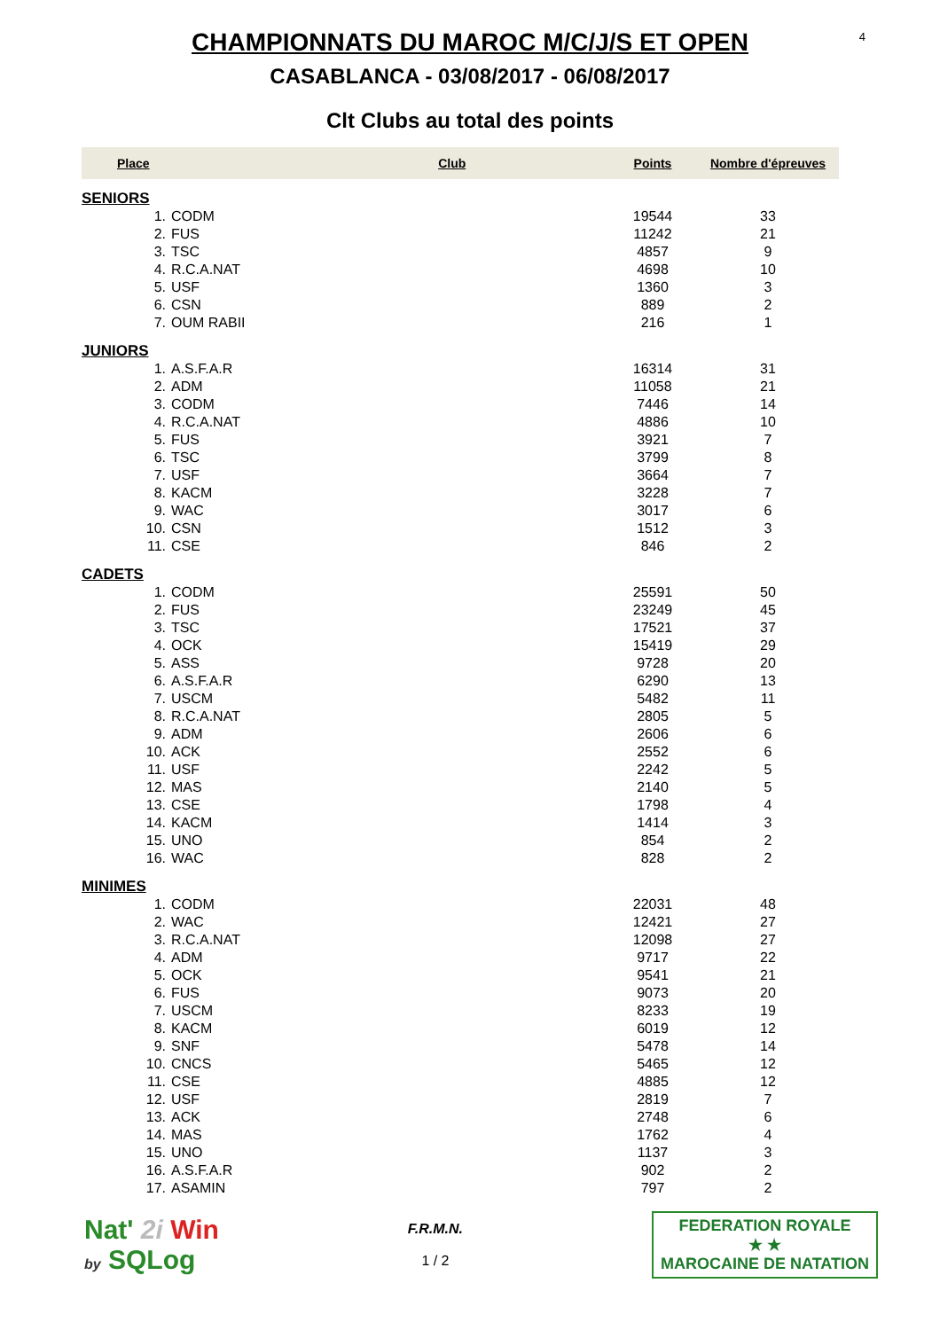4
CHAMPIONNATS DU MAROC M/C/J/S ET OPEN
CASABLANCA - 03/08/2017 - 06/08/2017
Clt Clubs au total des points
| Place | | Club | Points | Nombre d'épreuves |
| --- | --- | --- | --- | --- |
| SENIORS | | | | |
| 1. | CODM | | 19544 | 33 |
| 2. | FUS | | 11242 | 21 |
| 3. | TSC | | 4857 | 9 |
| 4. | R.C.A.NAT | | 4698 | 10 |
| 5. | USF | | 1360 | 3 |
| 6. | CSN | | 889 | 2 |
| 7. | OUM RABII | | 216 | 1 |
| JUNIORS | | | | |
| 1. | A.S.F.A.R | | 16314 | 31 |
| 2. | ADM | | 11058 | 21 |
| 3. | CODM | | 7446 | 14 |
| 4. | R.C.A.NAT | | 4886 | 10 |
| 5. | FUS | | 3921 | 7 |
| 6. | TSC | | 3799 | 8 |
| 7. | USF | | 3664 | 7 |
| 8. | KACM | | 3228 | 7 |
| 9. | WAC | | 3017 | 6 |
| 10. | CSN | | 1512 | 3 |
| 11. | CSE | | 846 | 2 |
| CADETS | | | | |
| 1. | CODM | | 25591 | 50 |
| 2. | FUS | | 23249 | 45 |
| 3. | TSC | | 17521 | 37 |
| 4. | OCK | | 15419 | 29 |
| 5. | ASS | | 9728 | 20 |
| 6. | A.S.F.A.R | | 6290 | 13 |
| 7. | USCM | | 5482 | 11 |
| 8. | R.C.A.NAT | | 2805 | 5 |
| 9. | ADM | | 2606 | 6 |
| 10. | ACK | | 2552 | 6 |
| 11. | USF | | 2242 | 5 |
| 12. | MAS | | 2140 | 5 |
| 13. | CSE | | 1798 | 4 |
| 14. | KACM | | 1414 | 3 |
| 15. | UNO | | 854 | 2 |
| 16. | WAC | | 828 | 2 |
| MINIMES | | | | |
| 1. | CODM | | 22031 | 48 |
| 2. | WAC | | 12421 | 27 |
| 3. | R.C.A.NAT | | 12098 | 27 |
| 4. | ADM | | 9717 | 22 |
| 5. | OCK | | 9541 | 21 |
| 6. | FUS | | 9073 | 20 |
| 7. | USCM | | 8233 | 19 |
| 8. | KACM | | 6019 | 12 |
| 9. | SNF | | 5478 | 14 |
| 10. | CNCS | | 5465 | 12 |
| 11. | CSE | | 4885 | 12 |
| 12. | USF | | 2819 | 7 |
| 13. | ACK | | 2748 | 6 |
| 14. | MAS | | 1762 | 4 |
| 15. | UNO | | 1137 | 3 |
| 16. | A.S.F.A.R | | 902 | 2 |
| 17. | ASAMIN | | 797 | 2 |
Nat' 2i Win
by SQLog
F.R.M.N.
1 / 2
FEDERATION ROYALE
★ ★
MAROCAINE DE NATATION